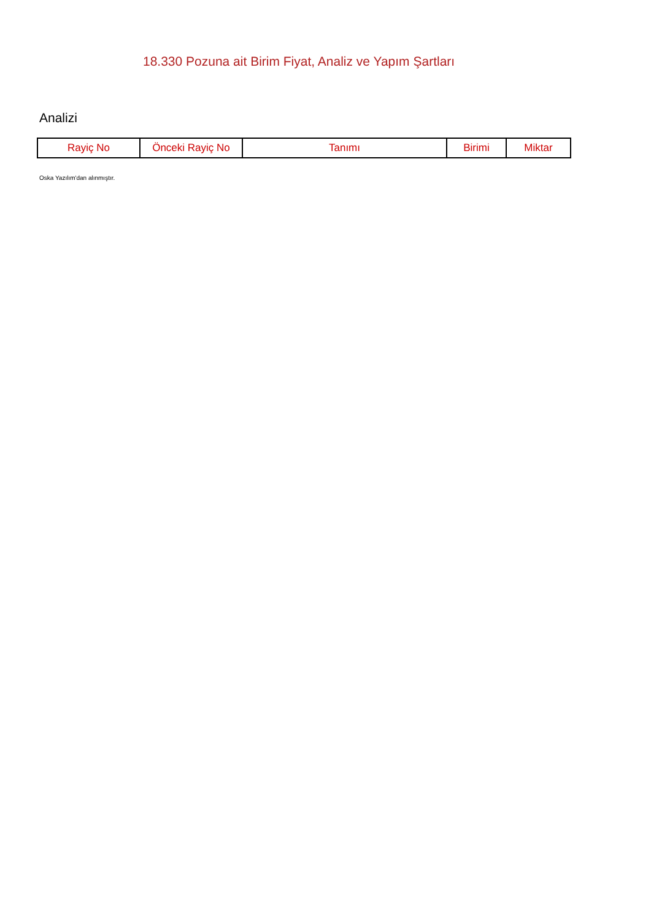18.330 Pozuna ait Birim Fiyat, Analiz ve Yapım Şartları
Analizi
| Rayiç No | Önceki Rayiç No | Tanımı | Birimi | Miktar |
| --- | --- | --- | --- | --- |
Oska Yazılım'dan alınmıştır.